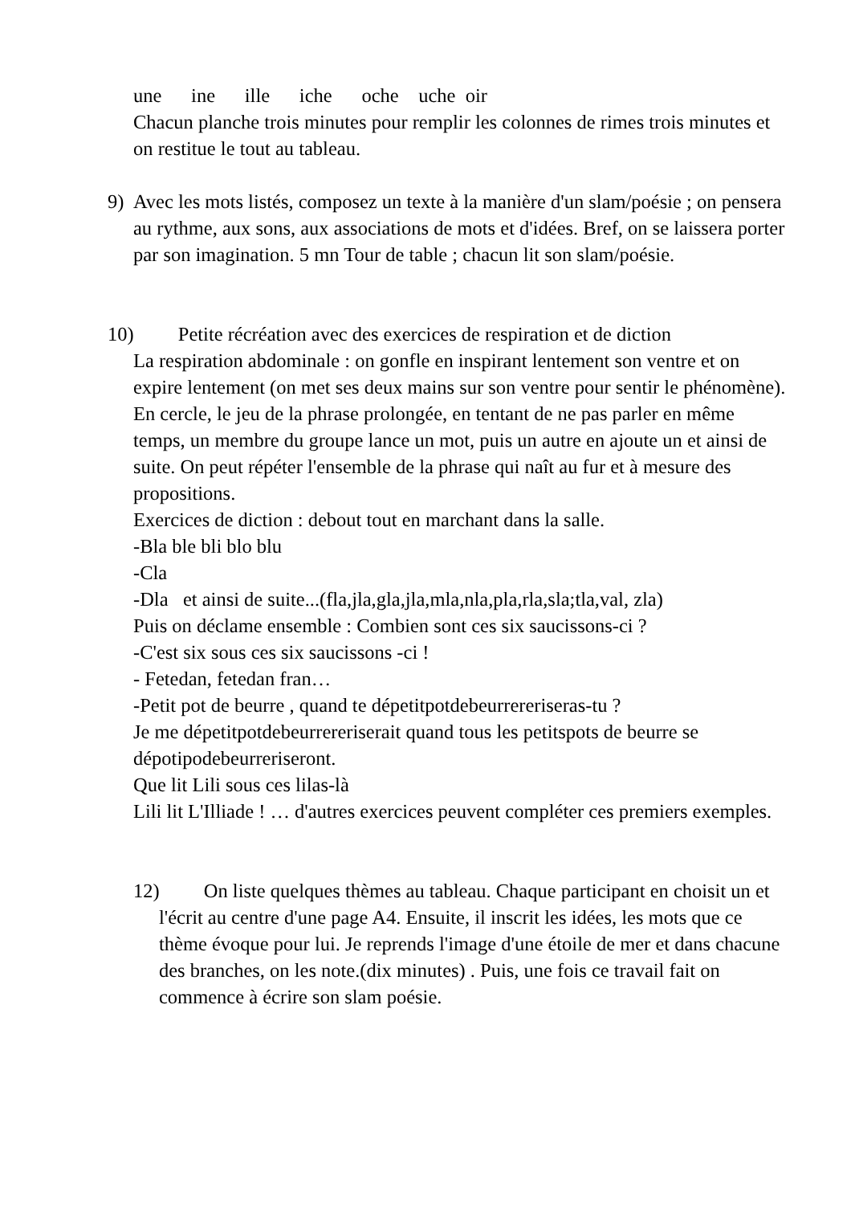une ine ille iche oche uche oir
Chacun planche trois minutes pour remplir les colonnes de rimes trois minutes et on restitue le tout au tableau.
9) Avec les mots listés, composez un texte à la manière d'un slam/poésie ; on pensera au rythme, aux sons, aux associations de mots et d'idées. Bref, on se laissera porter par son imagination. 5 mn Tour de table ; chacun lit son slam/poésie.
10) Petite récréation avec des exercices de respiration et de diction
La respiration abdominale : on gonfle en inspirant lentement son ventre et on expire lentement (on met ses deux mains sur son ventre pour sentir le phénomène). En cercle, le jeu de la phrase prolongée, en tentant de ne pas parler en même temps, un membre du groupe lance un mot, puis un autre en ajoute un et ainsi de suite. On peut répéter l'ensemble de la phrase qui naît au fur et à mesure des propositions.
Exercices de diction : debout tout en marchant dans la salle.
-Bla ble bli blo blu
-Cla
-Dla et ainsi de suite...(fla,jla,gla,jla,mla,nla,pla,rla,sla;tla,val, zla)
Puis on déclame ensemble : Combien sont ces six saucissons-ci ?
-C'est six sous ces six saucissons -ci !
- Fetedan, fetedan fran…
-Petit pot de beurre , quand te dépetitpotdebeurrereriseras-tu ?
Je me dépetitpotdebeurrereriserait quand tous les petitspots de beurre se dépotipodebeurreriseront.
Que lit Lili sous ces lilas-là
Lili lit L'Illiade ! … d'autres exercices peuvent compléter ces premiers exemples.
12) On liste quelques thèmes au tableau. Chaque participant en choisit un et l'écrit au centre d'une page A4. Ensuite, il inscrit les idées, les mots que ce thème évoque pour lui. Je reprends l'image d'une étoile de mer et dans chacune des branches, on les note.(dix minutes) . Puis, une fois ce travail fait on commence à écrire son slam poésie.